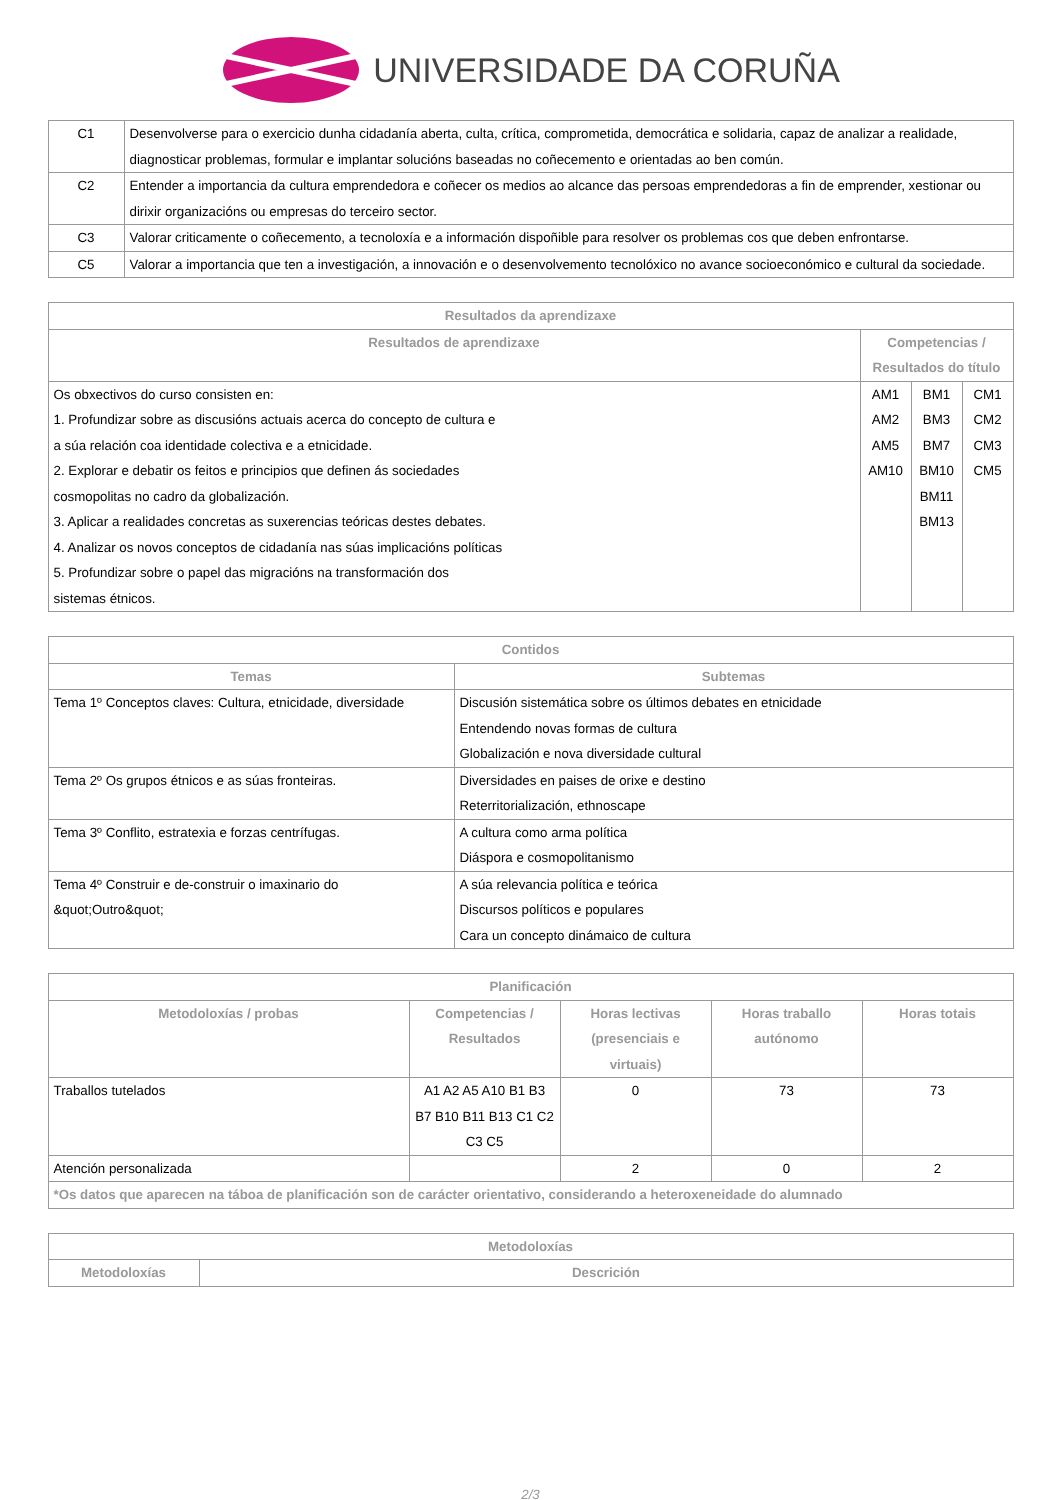UNIVERSIDADE DA CORUÑA
| C1 | Desenvolverse para o exercicio dunha cidadanía aberta, culta, crítica, comprometida, democrática e solidaria, capaz de analizar a realidade, diagnosticar problemas, formular e implantar solucións baseadas no coñecemento e orientadas ao ben común. |
| C2 | Entender a importancia da cultura emprendedora e coñecer os medios ao alcance das persoas emprendedoras a fin de emprender, xestionar ou dirixir organizacións ou empresas do terceiro sector. |
| C3 | Valorar criticamente o coñecemento, a tecnoloxía e a información dispoñible para resolver os problemas cos que deben enfrontarse. |
| C5 | Valorar a importancia que ten a investigación, a innovación e o desenvolvemento tecnolóxico no avance socioeconómico e cultural da sociedade. |
| Resultados da aprendizaxe | | | |
| --- | --- | --- | --- |
| Resultados de aprendizaxe | Competencias / Resultados do título | | |
| Os obxectivos do curso consisten en: 1. Profundizar sobre as discusións actuais acerca do concepto de cultura e a súa relación coa identidade colectiva e a etnicidade. 2. Explorar e debatir os feitos e principios que definen ás sociedades cosmopolitas no cadro da globalización. 3. Aplicar a realidades concretas as suxerencias teóricas destes debates. 4. Analizar os novos conceptos de cidadanía nas súas implicacións políticas 5. Profundizar sobre o papel das migracións na transformación dos sistemas étnicos. | AM1 AM2 AM5 AM10 | BM1 BM3 BM7 BM10 BM11 BM13 | CM1 CM2 CM3 CM5 |
| Contidos | |
| --- | --- |
| Temas | Subtemas |
| Tema 1º Conceptos claves: Cultura, etnicidade, diversidade | Discusión sistemática sobre os últimos debates en etnicidade Entendendo novas formas de cultura Globalización e nova diversidade cultural |
| Tema 2º Os grupos étnicos e as súas fronteiras. | Diversidades en paises de orixe e destino Reterritorialización, ethnoscape |
| Tema 3º Conflito, estratexia e forzas centrífugas. | A cultura como arma política Diáspora e cosmopolitanismo |
| Tema 4º Construir e de-construir o imaxinario do &quot;Outro&quot; | A súa relevancia política e teórica Discursos políticos e populares Cara un concepto dinámaico de cultura |
| Planificación | | | | |
| --- | --- | --- | --- | --- |
| Metodoloxías / probas | Competencias / Resultados | Horas lectivas (presenciais e virtuais) | Horas traballo autónomo | Horas totais |
| Traballos tutelados | A1 A2 A5 A10 B1 B3 B7 B10 B11 B13 C1 C2 C3 C5 | 0 | 73 | 73 |
| Atención personalizada | | 2 | 0 | 2 |
| *Os datos que aparecen na táboa de planificación son de carácter orientativo, considerando a heteroxeneidade do alumnado | | | | |
| Metodoloxías | |
| --- | --- |
| Metodoloxías | Descrición |
2/3